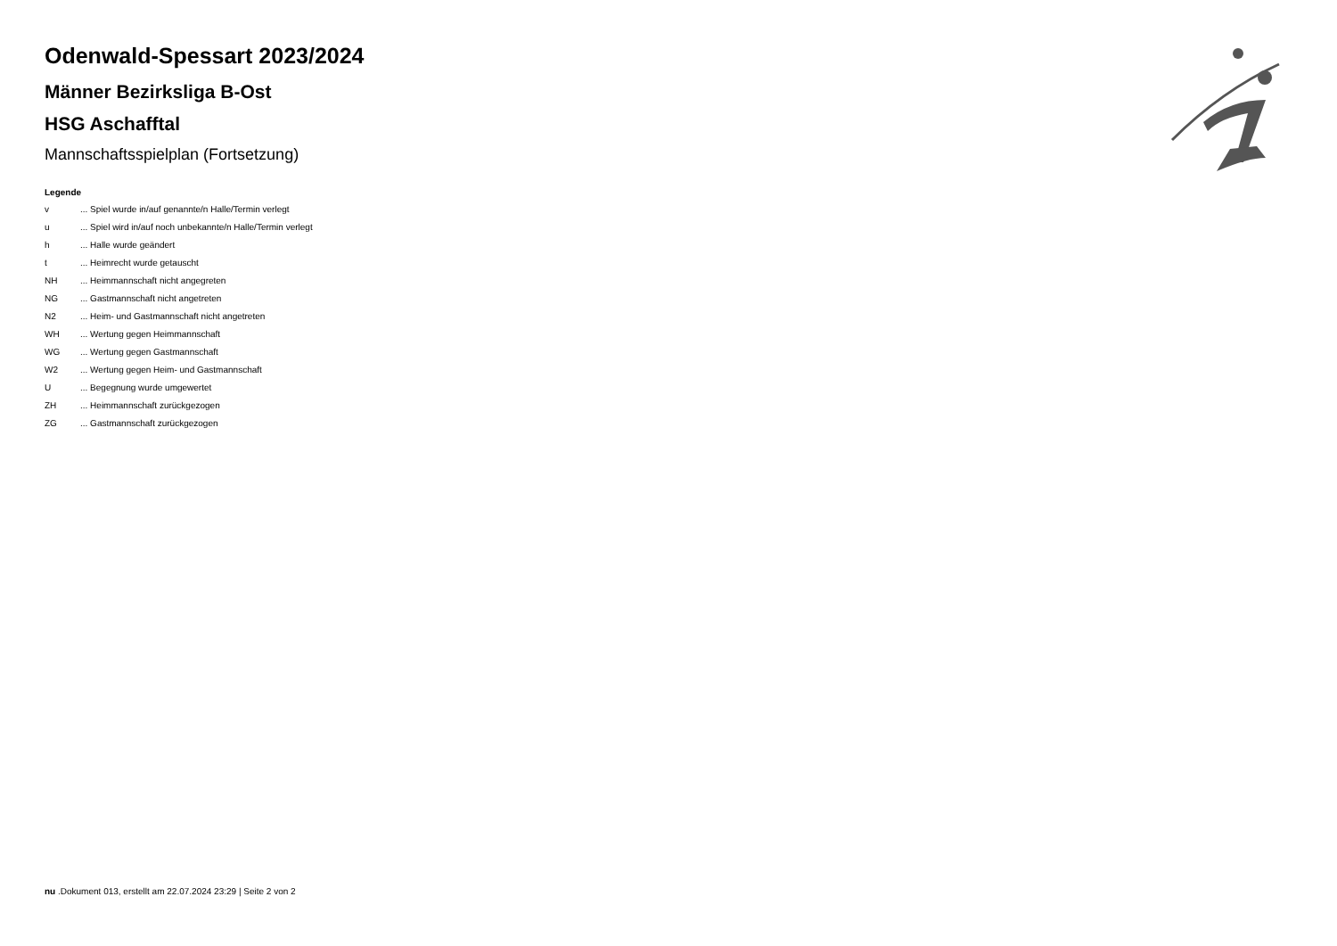Odenwald-Spessart 2023/2024
Männer Bezirksliga B-Ost
HSG Aschafftal
Mannschaftsspielplan (Fortsetzung)
Legende
v... Spiel wurde in/auf genannte/n Halle/Termin verlegt
u... Spiel wird in/auf noch unbekannte/n Halle/Termin verlegt
h... Halle wurde geändert
t... Heimrecht wurde getauscht
NH... Heimmannschaft nicht angegreten
NG... Gastmannschaft nicht angetreten
N2... Heim- und Gastmannschaft nicht angetreten
WH... Wertung gegen Heimmannschaft
WG... Wertung gegen Gastmannschaft
W2... Wertung gegen Heim- und Gastmannschaft
U... Begegnung wurde umgewertet
ZH... Heimmannschaft zurückgezogen
ZG... Gastmannschaft zurückgezogen
nu .Dokument 013, erstellt am 22.07.2024 23:29 | Seite 2 von 2